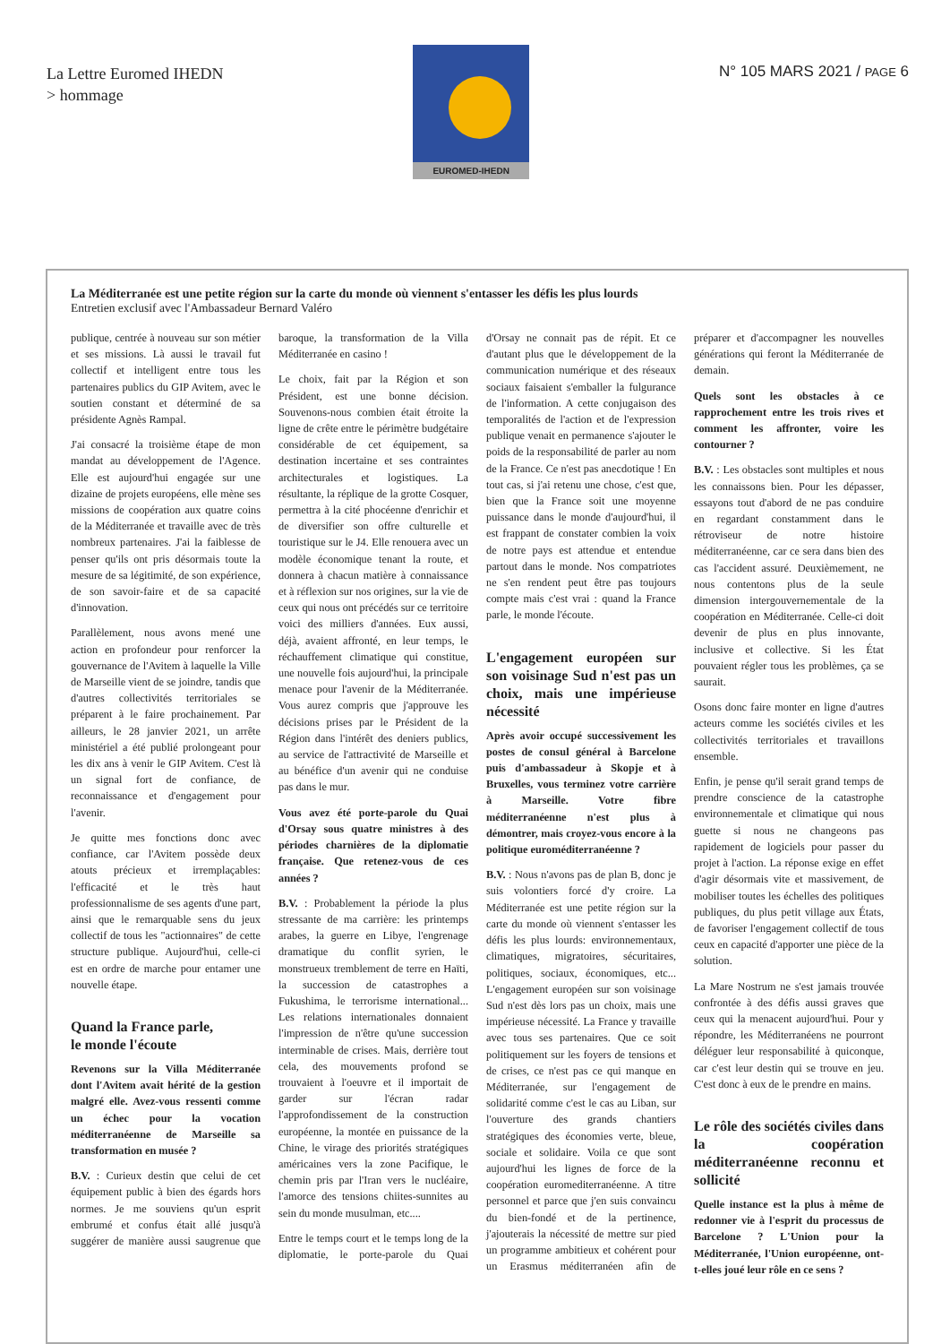La Lettre Euromed IHEDN
> hommage
EUROMED-IHEDN
N° 105 MARS 2021 / PAGE 6
La Méditerranée est une petite région sur la carte du monde où viennent s'entasser les défis les plus lourds
Entretien exclusif avec l'Ambassadeur Bernard Valéro
publique, centrée à nouveau sur son métier et ses missions. Là aussi le travail fut collectif et intelligent entre tous les partenaires publics du GIP Avitem, avec le soutien constant et déterminé de sa présidente Agnès Rampal.
J'ai consacré la troisième étape de mon mandat au développement de l'Agence. Elle est aujourd'hui engagée sur une dizaine de projets européens, elle mène ses missions de coopération aux quatre coins de la Méditerranée et travaille avec de très nombreux partenaires. J'ai la faiblesse de penser qu'ils ont pris désormais toute la mesure de sa légitimité, de son expérience, de son savoir-faire et de sa capacité d'innovation.
Parallèlement, nous avons mené une action en profondeur pour renforcer la gouvernance de l'Avitem à laquelle la Ville de Marseille vient de se joindre, tandis que d'autres collectivités territoriales se préparent à le faire prochainement. Par ailleurs, le 28 janvier 2021, un arrête ministériel a été publié prolongeant pour les dix ans à venir le GIP Avitem. C'est là un signal fort de confiance, de reconnaissance et d'engagement pour l'avenir.
Je quitte mes fonctions donc avec confiance, car l'Avitem possède deux atouts précieux et irremplaçables: l'efficacité et le très haut professionnalisme de ses agents d'une part, ainsi que le remarquable sens du jeux collectif de tous les "actionnaires" de cette structure publique. Aujourd'hui, celle-ci est en ordre de marche pour entamer une nouvelle étape.
Quand la France parle,
le monde l'écoute
Revenons sur la Villa Méditerranée dont l'Avitem avait hérité de la gestion malgré elle. Avez-vous ressenti comme un échec pour la vocation méditerranéenne de Marseille sa transformation en musée ?
B.V. : Curieux destin que celui de cet équipement public à bien des égards hors normes. Je me souviens qu'un esprit embrumé et confus était allé jusqu'à suggérer de manière aussi saugrenue que baroque, la transformation de la Villa Méditerranée en casino !
Le choix, fait par la Région et son Président, est une bonne décision. Souvenons-nous combien était étroite la ligne de crête entre le périmètre budgétaire considérable de cet équipement, sa destination incertaine et ses contraintes architecturales et logistiques. La résultante, la réplique de la grotte Cosquer, permettra à la cité phocéenne d'enrichir et de diversifier son offre culturelle et touristique sur le J4. Elle renouera avec un modèle économique tenant la route, et donnera à chacun matière à connaissance et à réflexion sur nos origines, sur la vie de ceux qui nous ont précédés sur ce territoire voici des milliers d'années. Eux aussi, déjà, avaient affronté, en leur temps, le réchauffement climatique qui constitue, une nouvelle fois aujourd'hui, la principale menace pour l'avenir de la Méditerranée. Vous aurez compris que j'approuve les décisions prises par le Président de la Région dans l'intérêt des deniers publics, au service de l'attractivité de Marseille et au bénéfice d'un avenir qui ne conduise pas dans le mur.
Vous avez été porte-parole du Quai d'Orsay sous quatre ministres à des périodes charnières de la diplomatie française. Que retenez-vous de ces années ?
B.V. : Probablement la période la plus stressante de ma carrière: les printemps arabes, la guerre en Libye, l'engrenage dramatique du conflit syrien, le monstrueux tremblement de terre en Haïti, la succession de catastrophes a Fukushima, le terrorisme international... Les relations internationales donnaient l'impression de n'être qu'une succession interminable de crises. Mais, derrière tout cela, des mouvements profond se trouvaient à l'oeuvre et il importait de garder sur l'écran radar l'approfondissement de la construction européenne, la montée en puissance de la Chine, le virage des priorités stratégiques américaines vers la zone Pacifique, le chemin pris par l'Iran vers le nucléaire, l'amorce des tensions chiites-sunnites au sein du monde musulman, etc....
Entre le temps court et le temps long de la diplomatie, le porte-parole du Quai d'Orsay ne connait pas de répit. Et ce d'autant plus que le développement de la communication numérique et des réseaux sociaux faisaient s'emballer la fulgurance de l'information. A cette conjugaison des temporalités de l'action et de l'expression publique venait en permanence s'ajouter le poids de la responsabilité de parler au nom de la France. Ce n'est pas anecdotique ! En tout cas, si j'ai retenu une chose, c'est que, bien que la France soit une moyenne puissance dans le monde d'aujourd'hui, il est frappant de constater combien la voix de notre pays est attendue et entendue partout dans le monde. Nos compatriotes ne s'en rendent peut être pas toujours compte mais c'est vrai : quand la France parle, le monde l'écoute.
L'engagement européen sur son voisinage Sud n'est pas un choix, mais une impérieuse nécessité
Après avoir occupé successivement les postes de consul général à Barcelone puis d'ambassadeur à Skopje et à Bruxelles, vous terminez votre carrière à Marseille. Votre fibre méditerranéenne n'est plus à démontrer, mais croyez-vous encore à la politique euroméditerranéenne ?
B.V. : Nous n'avons pas de plan B, donc je suis volontiers forcé d'y croire. La Méditerranée est une petite région sur la carte du monde où viennent s'entasser les défis les plus lourds: environnementaux, climatiques, migratoires, sécuritaires, politiques, sociaux, économiques, etc... L'engagement européen sur son voisinage Sud n'est dès lors pas un choix, mais une impérieuse nécessité. La France y travaille avec tous ses partenaires. Que ce soit politiquement sur les foyers de tensions et de crises, ce n'est pas ce qui manque en Méditerranée, sur l'engagement de solidarité comme c'est le cas au Liban, sur l'ouverture des grands chantiers stratégiques des économies verte, bleue, sociale et solidaire. Voila ce que sont aujourd'hui les lignes de force de la coopération euromediterranéenne. A titre personnel et parce que j'en suis convaincu du bien-fondé et de la pertinence, j'ajouterais la nécessité de mettre sur pied un programme ambitieux et cohérent pour un Erasmus méditerranéen afin de préparer et d'accompagner les nouvelles générations qui feront la Méditerranée de demain.
Quels sont les obstacles à ce rapprochement entre les trois rives et comment les affronter, voire les contourner ?
B.V. : Les obstacles sont multiples et nous les connaissons bien. Pour les dépasser, essayons tout d'abord de ne pas conduire en regardant constamment dans le rétroviseur de notre histoire méditerranéenne, car ce sera dans bien des cas l'accident assuré. Deuxièmement, ne nous contentons plus de la seule dimension intergouvernementale de la coopération en Méditerranée. Celle-ci doit devenir de plus en plus innovante, inclusive et collective. Si les État pouvaient régler tous les problèmes, ça se saurait.
Osons donc faire monter en ligne d'autres acteurs comme les sociétés civiles et les collectivités territoriales et travaillons ensemble.
Enfin, je pense qu'il serait grand temps de prendre conscience de la catastrophe environnementale et climatique qui nous guette si nous ne changeons pas rapidement de logiciels pour passer du projet à l'action. La réponse exige en effet d'agir désormais vite et massivement, de mobiliser toutes les échelles des politiques publiques, du plus petit village aux États, de favoriser l'engagement collectif de tous ceux en capacité d'apporter une pièce de la solution.
La Mare Nostrum ne s'est jamais trouvée confrontée à des défis aussi graves que ceux qui la menacent aujourd'hui. Pour y répondre, les Méditerranéens ne pourront déléguer leur responsabilité à quiconque, car c'est leur destin qui se trouve en jeu. C'est donc à eux de le prendre en mains.
Le rôle des sociétés civiles dans la coopération méditerranéenne reconnu et sollicité
Quelle instance est la plus à même de redonner vie à l'esprit du processus de Barcelone ? L'Union pour la Méditerranée, l'Union européenne, ont-t-elles joué leur rôle en ce sens ?